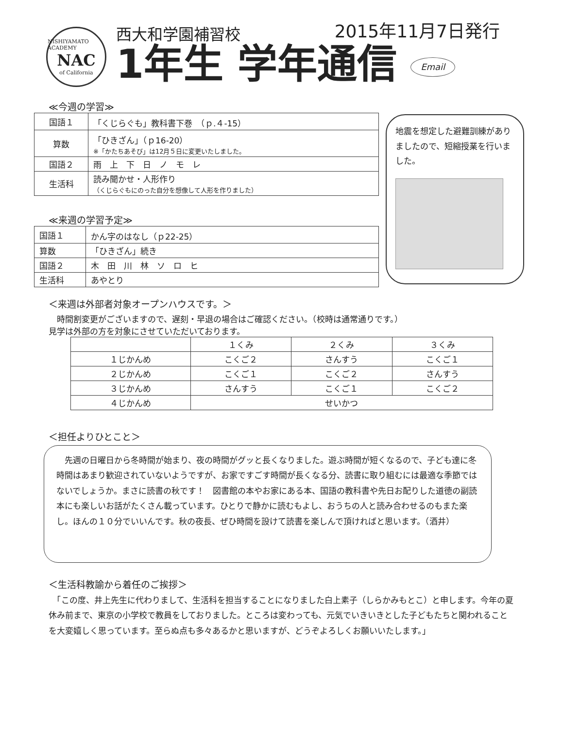NISHIYAMATO ACADEMY
NAC
of California
西大和学園補習校 2015年11月7日発行
1年生 学年通信 Email
≪今週の学習≫
| 国語１ | 「くじらぐも」教科書下巻 （ｐ.４-15） |
| 算数 | 「ひきざん」（ｐ16-20） ※「かたちあそび」は12月５日に変更いたしました。 |
| 国語２ | 雨 上 下 日 ノ モ レ |
| 生活科 | 読み聞かせ・人形作り （くじらぐもにのった自分を想像して人形を作りました） |
≪来週の学習予定≫
| 国語１ | かん字のはなし（ｐ22-25） |
| 算数 | 「ひきざん」続き |
| 国語２ | 木 田 川 林 ソ ロ ヒ |
| 生活科 | あやとり |
地震を想定した避難訓練がありましたので、短縮授業を行いました。
＜来週は外部者対象オープンハウスです。＞
　時間割変更がございますので、遅刻・早退の場合はご確認ください。（校時は通常通りです。）
見学は外部の方を対象にさせていただいております。
| | １くみ | ２くみ | ３くみ |
| １じかんめ | こくご２ | さんすう | こくご１ |
| ２じかんめ | こくご１ | こくご２ | さんすう |
| ３じかんめ | さんすう | こくご１ | こくご２ |
| ４じかんめ | せいかつ | | |
＜担任よりひとこと＞
　先週の日曜日から冬時間が始まり、夜の時間がグッと長くなりました。遊ぶ時間が短くなるので、子ども達に冬時間はあまり歓迎されていないようですが、お家ですごす時間が長くなる分、読書に取り組むには最適な季節ではないでしょうか。まさに読書の秋です！　図書館の本やお家にある本、国語の教科書や先日お配りした道徳の副読本にも楽しいお話がたくさん載っています。ひとりで静かに読むもよし、おうちの人と読み合わせるのもまた楽し。ほんの１０分でいいんです。秋の夜長、ぜひ時間を設けて読書を楽しんで頂ければと思います。（酒井）
＜生活科教諭から着任のご挨拶＞
　「この度、井上先生に代わりまして、生活科を担当することになりました白上素子（しらかみもとこ）と申します。今年の夏休み前まで、東京の小学校で教員をしておりました。ところは変わっても、元気でいきいきとした子どもたちと関われることを大変嬉しく思っています。至らぬ点も多々あるかと思いますが、どうぞよろしくお願いいたします。」